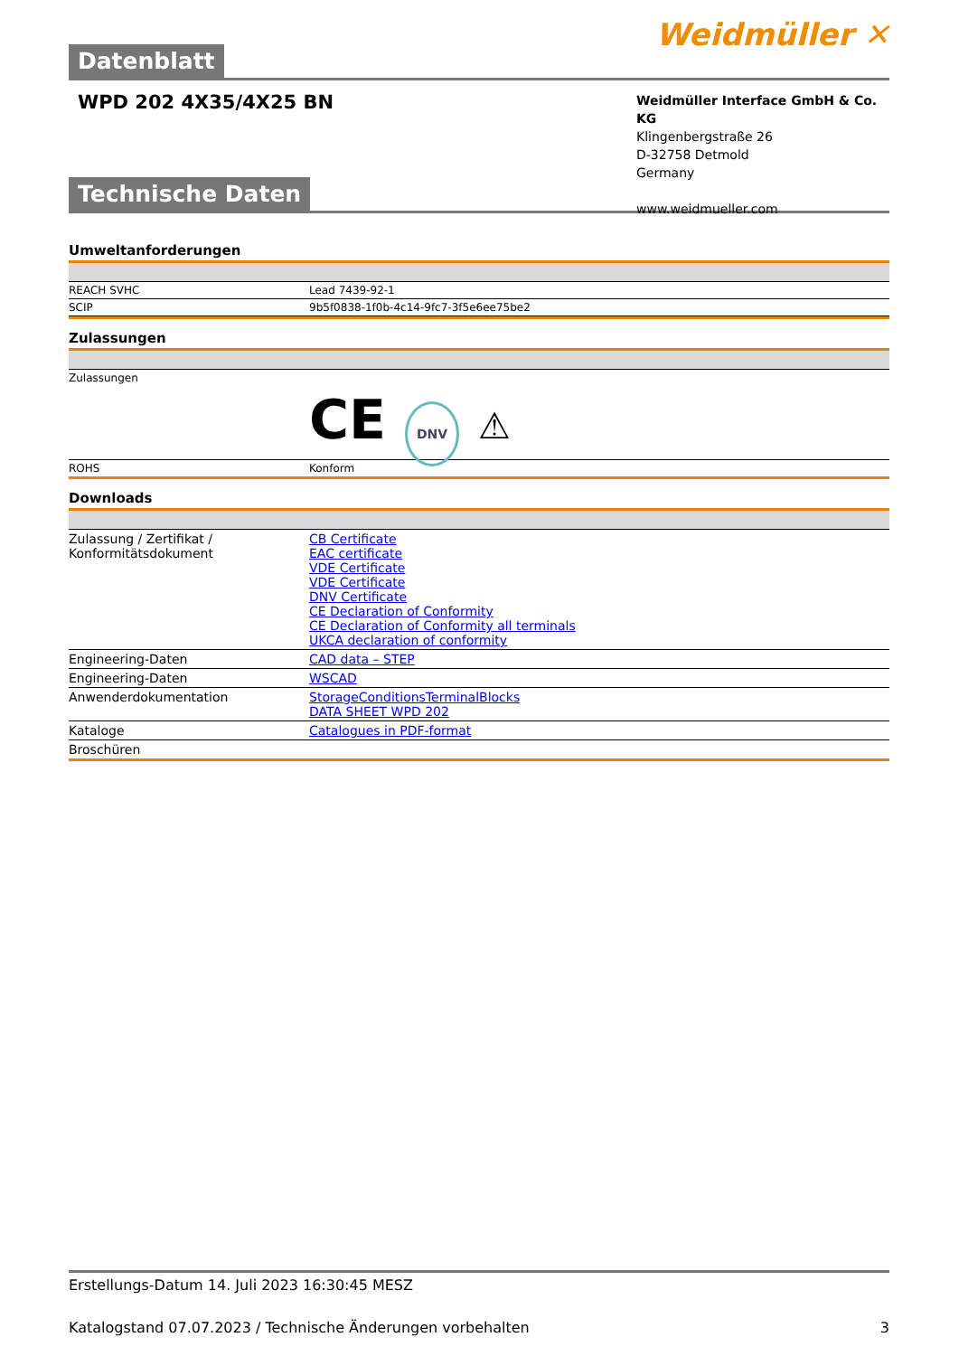Datenblatt
Weidmüller ✕
WPD 202 4X35/4X25 BN
Weidmüller Interface GmbH & Co. KG
Klingenbergstraße 26
D-32758 Detmold
Germany
www.weidmueller.com
Technische Daten
Umweltanforderungen
| REACH SVHC | Lead 7439-92-1 |
| SCIP | 9b5f0838-1f0b-4c14-9fc7-3f5e6ee75be2 |
Zulassungen
| Zulassungen | CE DNV ⚠ |
| ROHS | Konform |
Downloads
| Zulassung / Zertifikat / Konformitätsdokument | CB Certificate EAC certificate VDE Certificate VDE Certificate DNV Certificate CE Declaration of Conformity CE Declaration of Conformity all terminals UKCA declaration of conformity |
| Engineering-Daten | CAD data – STEP |
| Engineering-Daten | WSCAD |
| Anwenderdokumentation | StorageConditionsTerminalBlocks DATA SHEET WPD 202 |
| Kataloge | Catalogues in PDF-format |
| Broschüren | |
Erstellungs-Datum 14. Juli 2023 16:30:45 MESZ
Katalogstand 07.07.2023 / Technische Änderungen vorbehalten 3